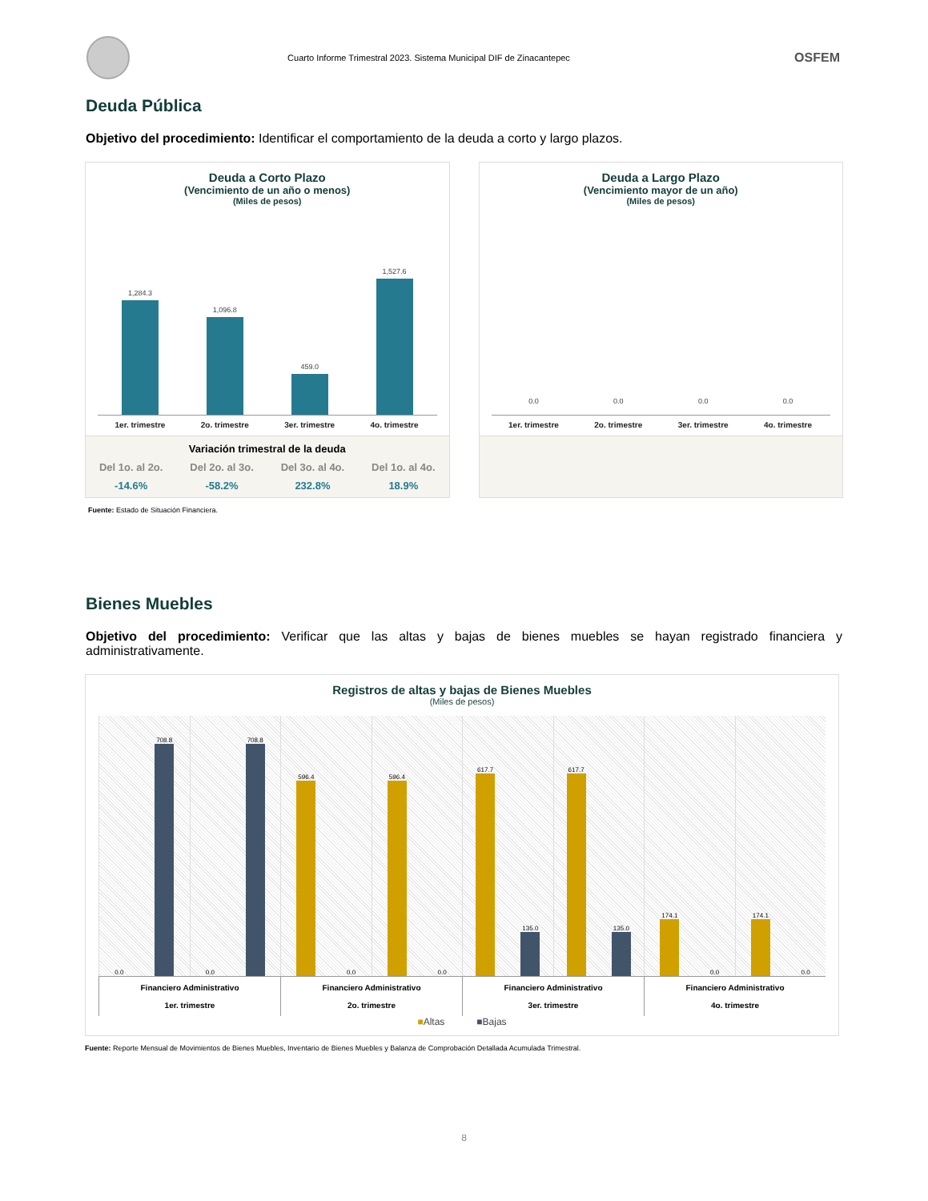Cuarto Informe Trimestral 2023. Sistema Municipal DIF de Zinacantepec
OSFEM
Deuda Pública
Objetivo del procedimiento: Identificar el comportamiento de la deuda a corto y largo plazos.
Deuda a Corto Plazo
(Vencimiento de un año o menos)
(Miles de pesos)
1,284.3
1er. trimestre
1,096.8
2o. trimestre
459.0
3er. trimestre
1,527.6
4o. trimestre
Variación trimestral de la deuda
Del 1o. al 2o.
-14.6%
Del 2o. al 3o.
-58.2%
Del 3o. al 4o.
232.8%
Del 1o. al 4o.
18.9%
Deuda a Largo Plazo
(Vencimiento mayor de un año)
(Miles de pesos)
0.0
1er. trimestre
0.0
2o. trimestre
0.0
3er. trimestre
0.0
4o. trimestre
Fuente: Estado de Situación Financiera.
Bienes Muebles
Objetivo del procedimiento: Verificar que las altas y bajas de bienes muebles se hayan registrado financiera y administrativamente.
Registros de altas y bajas de Bienes Muebles
(Miles de pesos)
0.0
708.8
0.0
708.8
596.4
0.0
596.4
0.0
617.7
135.0
617.7
135.0
174.1
0.0
174.1
0.0
Financiero Administrativo
1er. trimestre
Financiero Administrativo
2o. trimestre
Financiero Administrativo
3er. trimestre
Financiero Administrativo
4o. trimestre
■Altas ■Bajas
Fuente: Reporte Mensual de Movimientos de Bienes Muebles, Inventario de Bienes Muebles y Balanza de Comprobación Detallada Acumulada Trimestral.
8